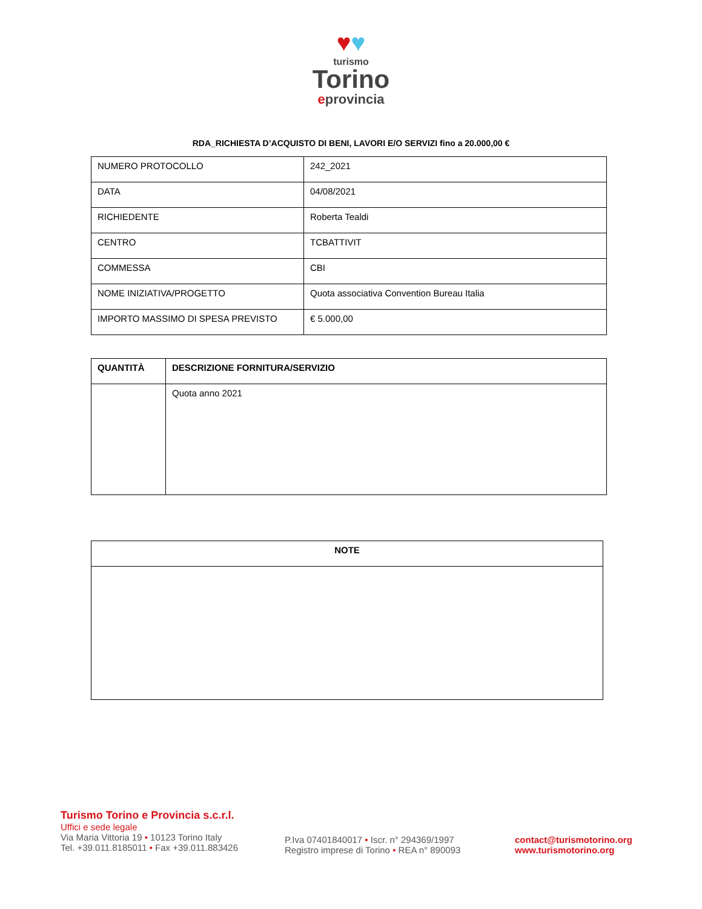♥♥
turismo
Torino
eprovincia
RDA_RICHIESTA D’ACQUISTO DI BENI, LAVORI E/O SERVIZI fino a 20.000,00 €
| NUMERO PROTOCOLLO | 242_2021 |
| DATA | 04/08/2021 |
| RICHIEDENTE | Roberta Tealdi |
| CENTRO | TCBATTIVIT |
| COMMESSA | CBI |
| NOME INIZIATIVA/PROGETTO | Quota associativa Convention Bureau Italia |
| IMPORTO MASSIMO DI SPESA PREVISTO | € 5.000,00 |
| QUANTITÀ | DESCRIZIONE FORNITURA/SERVIZIO |
| --- | --- |
| | Quota anno 2021 |
| NOTE |
| --- |
Turismo Torino e Provincia s.c.r.l.
Uffici e sede legale
Via Maria Vittoria 19 • 10123 Torino Italy
Tel. +39.011.8185011 • Fax +39.011.883426
P.Iva 07401840017 • Iscr. n° 294369/1997
Registro imprese di Torino • REA n° 890093
contact@turismotorino.org
www.turismotorino.org